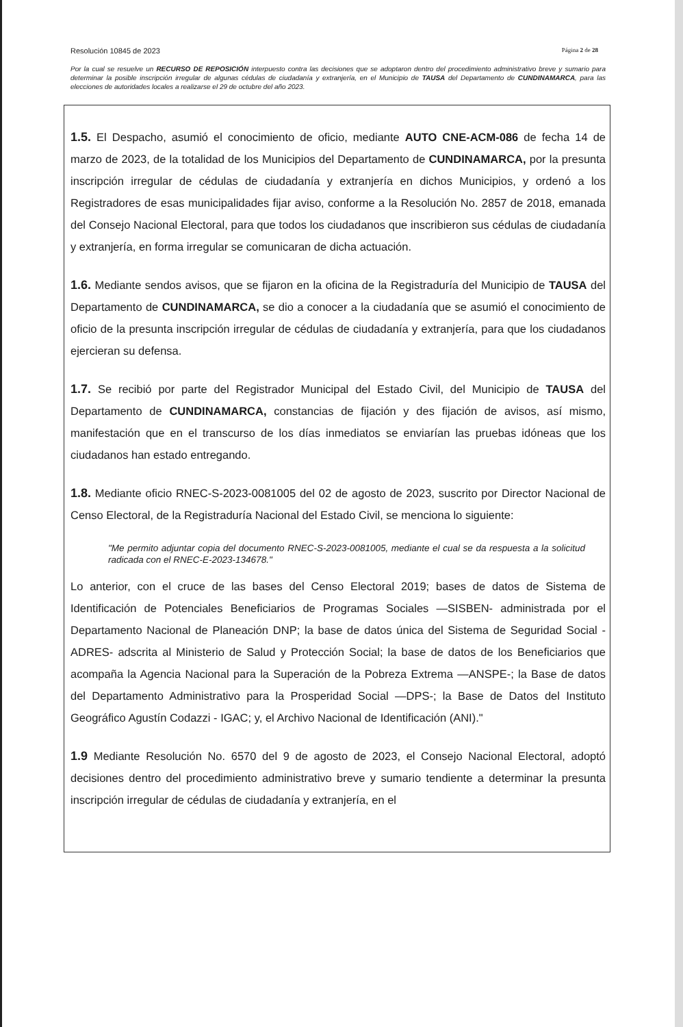Resolución 10845 de 2023 Página 2 de 28
Por la cual se resuelve un RECURSO DE REPOSICIÓN interpuesto contra las decisiones que se adoptaron dentro del procedimiento administrativo breve y sumario para determinar la posible inscripción irregular de algunas cédulas de ciudadanía y extranjería, en el Municipio de TAUSA del Departamento de CUNDINAMARCA, para las elecciones de autoridades locales a realizarse el 29 de octubre del año 2023.
1.5. El Despacho, asumió el conocimiento de oficio, mediante AUTO CNE-ACM-086 de fecha 14 de marzo de 2023, de la totalidad de los Municipios del Departamento de CUNDINAMARCA, por la presunta inscripción irregular de cédulas de ciudadanía y extranjería en dichos Municipios, y ordenó a los Registradores de esas municipalidades fijar aviso, conforme a la Resolución No. 2857 de 2018, emanada del Consejo Nacional Electoral, para que todos los ciudadanos que inscribieron sus cédulas de ciudadanía y extranjería, en forma irregular se comunicaran de dicha actuación.
1.6. Mediante sendos avisos, que se fijaron en la oficina de la Registraduría del Municipio de TAUSA del Departamento de CUNDINAMARCA, se dio a conocer a la ciudadanía que se asumió el conocimiento de oficio de la presunta inscripción irregular de cédulas de ciudadanía y extranjería, para que los ciudadanos ejercieran su defensa.
1.7. Se recibió por parte del Registrador Municipal del Estado Civil, del Municipio de TAUSA del Departamento de CUNDINAMARCA, constancias de fijación y des fijación de avisos, así mismo, manifestación que en el transcurso de los días inmediatos se enviarían las pruebas idóneas que los ciudadanos han estado entregando.
1.8. Mediante oficio RNEC-S-2023-0081005 del 02 de agosto de 2023, suscrito por Director Nacional de Censo Electoral, de la Registraduría Nacional del Estado Civil, se menciona lo siguiente:
"Me permito adjuntar copia del documento RNEC-S-2023-0081005, mediante el cual se da respuesta a la solicitud radicada con el RNEC-E-2023-134678."
Lo anterior, con el cruce de las bases del Censo Electoral 2019; bases de datos de Sistema de Identificación de Potenciales Beneficiarios de Programas Sociales —SISBEN- administrada por el Departamento Nacional de Planeación DNP; la base de datos única del Sistema de Seguridad Social -ADRES- adscrita al Ministerio de Salud y Protección Social; la base de datos de los Beneficiarios que acompaña la Agencia Nacional para la Superación de la Pobreza Extrema —ANSPE-; la Base de datos del Departamento Administrativo para la Prosperidad Social —DPS-; la Base de Datos del Instituto Geográfico Agustín Codazzi - IGAC; y, el Archivo Nacional de Identificación (ANI)."
1.9 Mediante Resolución No. 6570 del 9 de agosto de 2023, el Consejo Nacional Electoral, adoptó decisiones dentro del procedimiento administrativo breve y sumario tendiente a determinar la presunta inscripción irregular de cédulas de ciudadanía y extranjería, en el